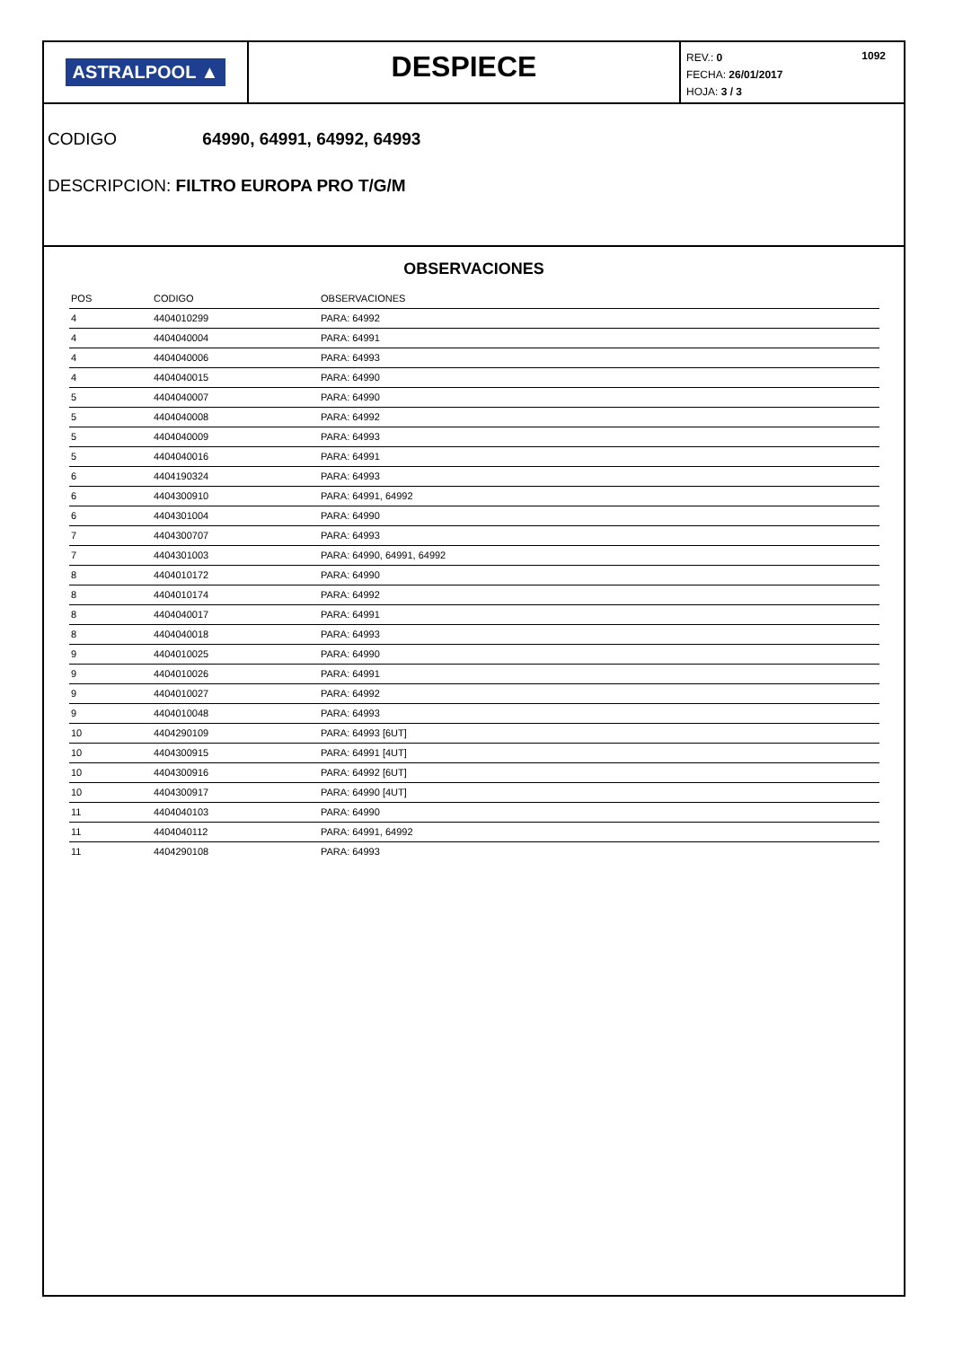ASTRALPOOL ▲
DESPIECE
1092 REV.: 0
FECHA: 26/01/2017
HOJA: 3 / 3
CODIGO 64990, 64991, 64992, 64993
DESCRIPCION: FILTRO EUROPA PRO T/G/M
OBSERVACIONES
| POS | CODIGO | OBSERVACIONES |
| --- | --- | --- |
| 4 | 4404010299 | PARA: 64992 |
| 4 | 4404040004 | PARA: 64991 |
| 4 | 4404040006 | PARA: 64993 |
| 4 | 4404040015 | PARA: 64990 |
| 5 | 4404040007 | PARA: 64990 |
| 5 | 4404040008 | PARA: 64992 |
| 5 | 4404040009 | PARA: 64993 |
| 5 | 4404040016 | PARA: 64991 |
| 6 | 4404190324 | PARA: 64993 |
| 6 | 4404300910 | PARA: 64991, 64992 |
| 6 | 4404301004 | PARA: 64990 |
| 7 | 4404300707 | PARA: 64993 |
| 7 | 4404301003 | PARA: 64990, 64991, 64992 |
| 8 | 4404010172 | PARA: 64990 |
| 8 | 4404010174 | PARA: 64992 |
| 8 | 4404040017 | PARA: 64991 |
| 8 | 4404040018 | PARA: 64993 |
| 9 | 4404010025 | PARA: 64990 |
| 9 | 4404010026 | PARA: 64991 |
| 9 | 4404010027 | PARA: 64992 |
| 9 | 4404010048 | PARA: 64993 |
| 10 | 4404290109 | PARA: 64993 [6UT] |
| 10 | 4404300915 | PARA: 64991 [4UT] |
| 10 | 4404300916 | PARA: 64992 [6UT] |
| 10 | 4404300917 | PARA: 64990 [4UT] |
| 11 | 4404040103 | PARA: 64990 |
| 11 | 4404040112 | PARA: 64991, 64992 |
| 11 | 4404290108 | PARA: 64993 |